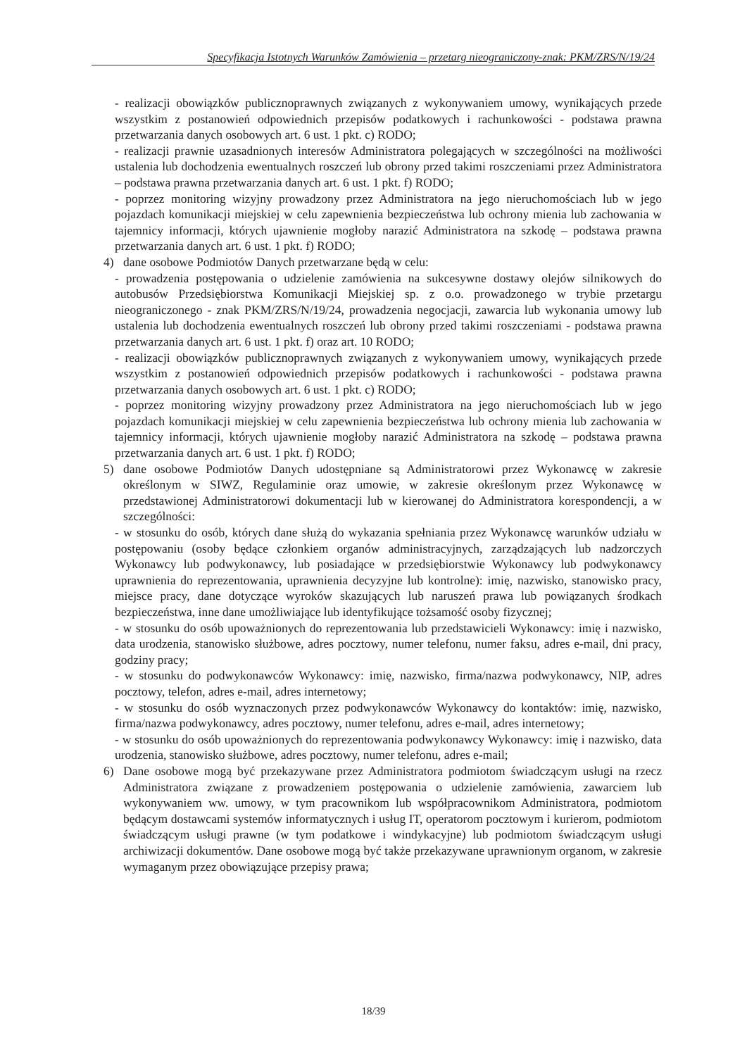Specyfikacja Istotnych Warunków Zamówienia – przetarg nieograniczony-znak: PKM/ZRS/N/19/24
- realizacji obowiązków publicznoprawnych związanych z wykonywaniem umowy, wynikających przede wszystkim z postanowień odpowiednich przepisów podatkowych i rachunkowości - podstawa prawna przetwarzania danych osobowych art. 6 ust. 1 pkt. c) RODO;
- realizacji prawnie uzasadnionych interesów Administratora polegających w szczególności na możliwości ustalenia lub dochodzenia ewentualnych roszczeń lub obrony przed takimi roszczeniami przez Administratora – podstawa prawna przetwarzania danych art. 6 ust. 1 pkt. f) RODO;
- poprzez monitoring wizyjny prowadzony przez Administratora na jego nieruchomościach lub w jego pojazdach komunikacji miejskiej w celu zapewnienia bezpieczeństwa lub ochrony mienia lub zachowania w tajemnicy informacji, których ujawnienie mogłoby narazić Administratora na szkodę – podstawa prawna przetwarzania danych art. 6 ust. 1 pkt. f) RODO;
4) dane osobowe Podmiotów Danych przetwarzane będą w celu:
- prowadzenia postępowania o udzielenie zamówienia na sukcesywne dostawy olejów silnikowych do autobusów Przedsiębiorstwa Komunikacji Miejskiej sp. z o.o. prowadzonego w trybie przetargu nieograniczonego - znak PKM/ZRS/N/19/24, prowadzenia negocjacji, zawarcia lub wykonania umowy lub ustalenia lub dochodzenia ewentualnych roszczeń lub obrony przed takimi roszczeniami - podstawa prawna przetwarzania danych art. 6 ust. 1 pkt. f) oraz art. 10 RODO;
- realizacji obowiązków publicznoprawnych związanych z wykonywaniem umowy, wynikających przede wszystkim z postanowień odpowiednich przepisów podatkowych i rachunkowości - podstawa prawna przetwarzania danych osobowych art. 6 ust. 1 pkt. c) RODO;
- poprzez monitoring wizyjny prowadzony przez Administratora na jego nieruchomościach lub w jego pojazdach komunikacji miejskiej w celu zapewnienia bezpieczeństwa lub ochrony mienia lub zachowania w tajemnicy informacji, których ujawnienie mogłoby narazić Administratora na szkodę – podstawa prawna przetwarzania danych art. 6 ust. 1 pkt. f) RODO;
5) dane osobowe Podmiotów Danych udostępniane są Administratorowi przez Wykonawcę w zakresie określonym w SIWZ, Regulaminie oraz umowie, w zakresie określonym przez Wykonawcę w przedstawionej Administratorowi dokumentacji lub w kierowanej do Administratora korespondencji, a w szczególności:
- w stosunku do osób, których dane służą do wykazania spełniania przez Wykonawcę warunków udziału w postępowaniu (osoby będące członkiem organów administracyjnych, zarządzających lub nadzorczych Wykonawcy lub podwykonawcy, lub posiadające w przedsiębiorstwie Wykonawcy lub podwykonawcy uprawnienia do reprezentowania, uprawnienia decyzyjne lub kontrolne): imię, nazwisko, stanowisko pracy, miejsce pracy, dane dotyczące wyroków skazujących lub naruszeń prawa lub powiązanych środkach bezpieczeństwa, inne dane umożliwiające lub identyfikujące tożsamość osoby fizycznej;
- w stosunku do osób upoważnionych do reprezentowania lub przedstawicieli Wykonawcy: imię i nazwisko, data urodzenia, stanowisko służbowe, adres pocztowy, numer telefonu, numer faksu, adres e-mail, dni pracy, godziny pracy;
- w stosunku do podwykonawców Wykonawcy: imię, nazwisko, firma/nazwa podwykonawcy, NIP, adres pocztowy, telefon, adres e-mail, adres internetowy;
- w stosunku do osób wyznaczonych przez podwykonawców Wykonawcy do kontaktów: imię, nazwisko, firma/nazwa podwykonawcy, adres pocztowy, numer telefonu, adres e-mail, adres internetowy;
- w stosunku do osób upoważnionych do reprezentowania podwykonawcy Wykonawcy: imię i nazwisko, data urodzenia, stanowisko służbowe, adres pocztowy, numer telefonu, adres e-mail;
6) Dane osobowe mogą być przekazywane przez Administratora podmiotom świadczącym usługi na rzecz Administratora związane z prowadzeniem postępowania o udzielenie zamówienia, zawarciem lub wykonywaniem ww. umowy, w tym pracownikom lub współpracownikom Administratora, podmiotom będącym dostawcami systemów informatycznych i usług IT, operatorom pocztowym i kurierom, podmiotom świadczącym usługi prawne (w tym podatkowe i windykacyjne) lub podmiotom świadczącym usługi archiwizacji dokumentów. Dane osobowe mogą być także przekazywane uprawnionym organom, w zakresie wymaganym przez obowiązujące przepisy prawa;
18/39